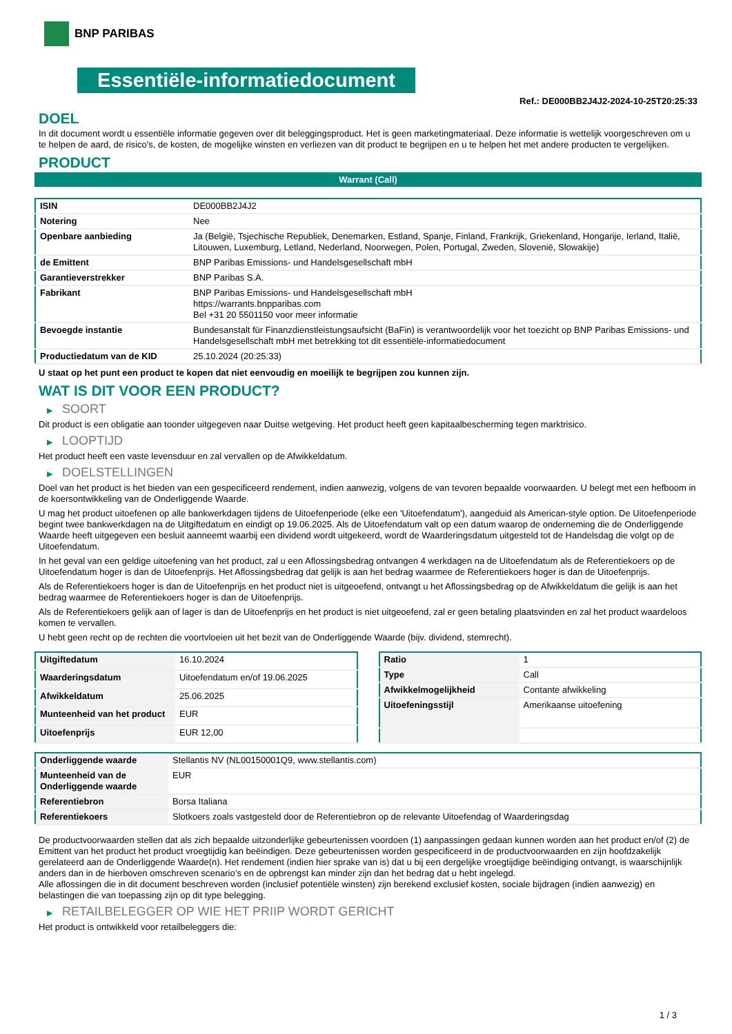BNP PARIBAS
Essentiële-informatiedocument
Ref.: DE000BB2J4J2-2024-10-25T20:25:33
DOEL
In dit document wordt u essentiële informatie gegeven over dit beleggingsproduct. Het is geen marketingmateriaal. Deze informatie is wettelijk voorgeschreven om u te helpen de aard, de risico's, de kosten, de mogelijke winsten en verliezen van dit product te begrijpen en u te helpen het met andere producten te vergelijken.
PRODUCT
Warrant (Call)
| ISIN | DE000BB2J4J2 |
| Notering | Nee |
| Openbare aanbieding | Ja (België, Tsjechische Republiek, Denemarken, Estland, Spanje, Finland, Frankrijk, Griekenland, Hongarije, Ierland, Italië, Litouwen, Luxemburg, Letland, Nederland, Noorwegen, Polen, Portugal, Zweden, Slovenië, Slowakije) |
| de Emittent | BNP Paribas Emissions- und Handelsgesellschaft mbH |
| Garantieverstrekker | BNP Paribas S.A. |
| Fabrikant | BNP Paribas Emissions- und Handelsgesellschaft mbH https://warrants.bnpparibas.com Bel +31 20 5501150 voor meer informatie |
| Bevoegde instantie | Bundesanstalt für Finanzdienstleistungsaufsicht (BaFin) is verantwoordelijk voor het toezicht op BNP Paribas Emissions- und Handelsgesellschaft mbH met betrekking tot dit essentiële-informatiedocument |
| Productiedatum van de KID | 25.10.2024 (20:25:33) |
U staat op het punt een product te kopen dat niet eenvoudig en moeilijk te begrijpen zou kunnen zijn.
WAT IS DIT VOOR EEN PRODUCT?
▶ SOORT
Dit product is een obligatie aan toonder uitgegeven naar Duitse wetgeving. Het product heeft geen kapitaalbescherming tegen marktrisico.
▶ LOOPTIJD
Het product heeft een vaste levensduur en zal vervallen op de Afwikkeldatum.
▶ DOELSTELLINGEN
Doel van het product is het bieden van een gespecificeerd rendement, indien aanwezig, volgens de van tevoren bepaalde voorwaarden. U belegt met een hefboom in de koersontwikkeling van de Onderliggende Waarde.
U mag het product uitoefenen op alle bankwerkdagen tijdens de Uitoefenperiode (elke een 'Uitoefendatum'), aangeduid als American-style option. De Uitoefenperiode begint twee bankwerkdagen na de Uitgiftedatum en eindigt op 19.06.2025. Als de Uitoefendatum valt op een datum waarop de onderneming die de Onderliggende Waarde heeft uitgegeven een besluit aanneemt waarbij een dividend wordt uitgekeerd, wordt de Waarderingsdatum uitgesteld tot de Handelsdag die volgt op de Uitoefendatum.
In het geval van een geldige uitoefening van het product, zal u een Aflossingsbedrag ontvangen 4 werkdagen na de Uitoefendatum als de Referentiekoers op de Uitoefendatum hoger is dan de Uitoefenprijs. Het Aflossingsbedrag dat gelijk is aan het bedrag waarmee de Referentiekoers hoger is dan de Uitoefenprijs.
Als de Referentiekoers hoger is dan de Uitoefenprijs en het product niet is uitgeoefend, ontvangt u het Aflossingsbedrag op de Afwikkeldatum die gelijk is aan het bedrag waarmee de Referentiekoers hoger is dan de Uitoefenprijs.
Als de Referentiekoers gelijk aan of lager is dan de Uitoefenprijs en het product is niet uitgeoefend, zal er geen betaling plaatsvinden en zal het product waardeloos komen te vervallen.
U hebt geen recht op de rechten die voortvloeien uit het bezit van de Onderliggende Waarde (bijv. dividend, stemrecht).
| Uitgiftedatum | 16.10.2024 |
| Waarderingsdatum | Uitoefendatum en/of 19.06.2025 |
| Afwikkeldatum | 25.06.2025 |
| Munteenheid van het product | EUR |
| Uitoefenprijs | EUR 12,00 |
| Ratio | 1 |
| Type | Call |
| Afwikkelmogelijkheid | Contante afwikkeling |
| Uitoefeningsstijl | Amerikaanse uitoefening |
| Onderliggende waarde | Stellantis NV (NL00150001Q9, www.stellantis.com) |
| Munteenheid van de Onderliggende waarde | EUR |
| Referentiebron | Borsa Italiana |
| Referentiekoers | Slotkoers zoals vastgesteld door de Referentiebron op de relevante Uitoefendag of Waarderingsdag |
De productvoorwaarden stellen dat als zich bepaalde uitzonderlijke gebeurtenissen voordoen (1) aanpassingen gedaan kunnen worden aan het product en/of (2) de Emittent van het product het product vroegtijdig kan beëindigen. Deze gebeurtenissen worden gespecificeerd in de productvoorwaarden en zijn hoofdzakelijk gerelateerd aan de Onderliggende Waarde(n). Het rendement (indien hier sprake van is) dat u bij een dergelijke vroegtijdige beëindiging ontvangt, is waarschijnlijk anders dan in de hierboven omschreven scenario’s en de opbrengst kan minder zijn dan het bedrag dat u hebt ingelegd.
Alle aflossingen die in dit document beschreven worden (inclusief potentiële winsten) zijn berekend exclusief kosten, sociale bijdragen (indien aanwezig) en belastingen die van toepassing zijn op dit type belegging.
▶ RETAILBELEGGER OP WIE HET PRIIP WORDT GERICHT
Het product is ontwikkeld voor retailbeleggers die:
1 / 3